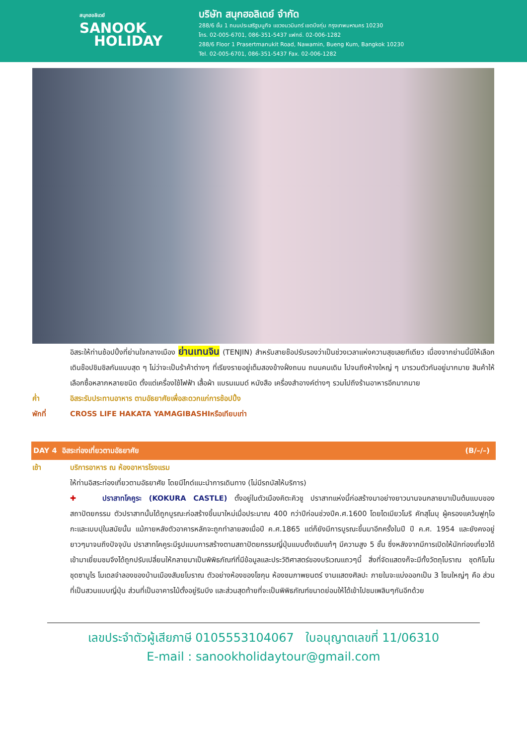สนุกฮอลิเดย์
SANOOK
HOLIDAY
บริษัท สนุกฮอลิเดย์ จำกัด
288/6 ชั้น 1 ถนนประเสริฐมนูกิจ แขวงนวมินทร์ เขตบึงกุ่ม กรุงเทพมหานคร 10230
โทร. 02-005-6701, 086-351-5437 แฟกซ์. 02-006-1282
288/6 Floor 1 Prasertmanukit Road, Nawamin, Bueng Kum, Bangkok 10230
Tel. 02-005-6701, 086-351-5437 Fax. 02-006-1282
อิสระให้ท่านช้อปปิ้งที่ย่านใจกลางเมือง ย่านเทนจิน (TENJIN) สำหรับสายช๊อปรับรองว่าเป็นช่วงเวลาแห่งความสุขเลยทีเดียว เนื่องจากย่านนี้มีให้เลือกเดินช๊อปชิมชิลกันแบบสุด ๆ ไม่ว่าจะเป็นร้าค้าต่างๆ ที่เรียงรายอยู่เต็มสองข้างฝั่งถนน ถนนคนเดิน ไปจนถึงห้างใหญ่ ๆ มารวมตัวกันอยู่มากมาย สินค้าให้เลือกซื้อหลากหลายชนิด ตั้งแต่เครื่องใช้ไฟฟ้า เสื้อผ้า แบรนเนมด์ หนังสือ เครื่องสำอางค์ต่างๆ รวมไปถึงร้านอาหารอีกมากมาย
ค่ำ อิสระรับประทานอาหาร ตามอัธยาศัยเพื่อสะดวกแก่การช้อปปิ้ง
พักที่ CROSS LIFE HAKATA YAMAGIBASHIหรือเทียบเท่า
DAY 4 อิสระท่องเที่ยวตามอัธยาศัย (B/–/–)
เช้า บริการอาหาร ณ ห้องอาหารโรงแรม
ให้ท่านอิสระท่องเที่ยวตามอัธยาศัย โดยมีไกด์แนะนำการเดินทาง (ไม่มีรถบัสให้บริการ)
✚ ปราสาทโคคูระ (KOKURA CASTLE) ตั้งอยู่ในตัวเมืองคิตะคิวชู ปราสาทแห่งนี้ก่อสร้างมาอย่างยาวนานจนกลายมาเป็นต้นแบบของสถาปัตยกรรม ตัวปราสาทนั้นได้ถูกบูรณะก่อสร้างขึ้นมาใหม่เมื่อประมาณ 400 กว่าปีก่อนช่วงปีค.ศ.1600 โดยไดเมียวโมริ คัทสุโนบุ ผู้ครองแคว้นฟูกุโอกะและเบบปุในสมัยนั้น แม้ภายหลังตัวอาคารหลักจะถูกทำลายลงเมื่อปี ค.ศ.1865 แต่ก็ยังมีการบูรณะขึ้นมาอีกครั้งในปี ปี ค.ศ. 1954 และยังคงอยู่ยาวๆมาจนถึงปัจจุบัน ปราสาทโคคูระมีรูปแบบการสร้างตามสถาปัตยกรรมญี่ปุ่นแบบดั้งเดิมแท้ๆ มีความสูง 5 ชั้น ซึ่งหลังจากมีการเปิดให้นักท่องเที่ยวได้เข้ามาเยี่ยมชมจึงได้ถูกปรับเปลี่ยนให้กลายมาเป็นพิพิธภัณฑ์ที่มีข้อมูลและประวัติศาสตร์ของบริเวณแถวๆนี้ สิ่งที่จัดแสดงก็จะมีทั้งวัตถุโบราณ ชุดกิโมโน ชุดซามูไร โมเดลจำลองของบ้านเมืองสัมยโบราณ ตัวอย่างห้องของโชกุน ห้องชมภาพยนตร์ งานแสดงศิลปะ ภายในจะแบ่งออกเป็น 3 โซนใหญ่ๆ คือ ส่วนที่เป็นสวนแบบญี่ปุ่น ส่วนที่เป็นอาคารไม้ตั้งอยู่ริมบึง และส่วนสุดท้ายที่จะเป็นพิพิธภัณฑ์ขนาดย่อมให้ได้เข้าไปชมเพลินๆกันอีกด้วย
เลขประจำตัวผู้เสียภาษี 0105553104067 ใบอนุญาตเลขที่ 11/06310
E-mail : sanookholidaytour@gmail.com